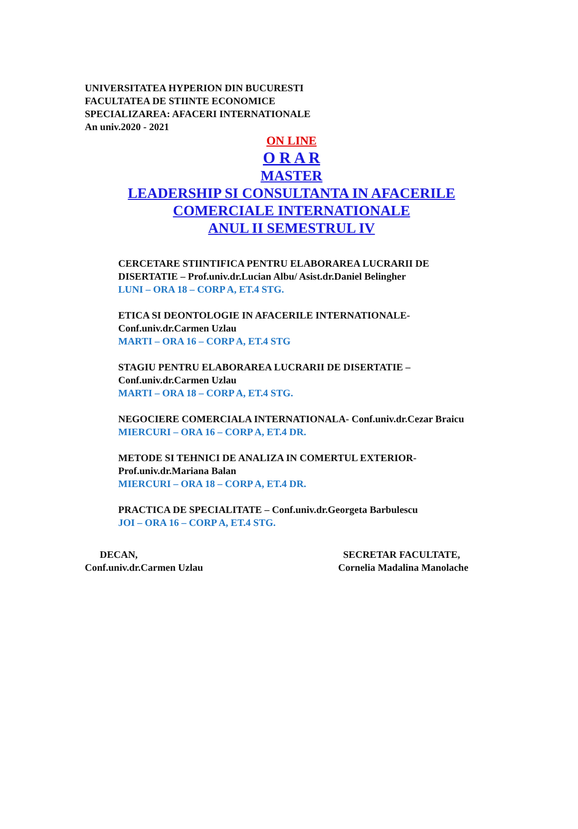UNIVERSITATEA HYPERION DIN BUCURESTI
FACULTATEA DE STIINTE ECONOMICE
SPECIALIZAREA: AFACERI INTERNATIONALE
An univ.2020 - 2021
ON LINE
O R A R
MASTER
LEADERSHIP SI CONSULTANTA IN AFACERILE
COMERCIALE INTERNATIONALE
ANUL II SEMESTRUL IV
CERCETARE STIINTIFICA PENTRU ELABORAREA LUCRARII DE DISERTATIE – Prof.univ.dr.Lucian Albu/ Asist.dr.Daniel Belingher
LUNI – ORA 18 – CORP A, ET.4 STG.
ETICA SI DEONTOLOGIE IN AFACERILE INTERNATIONALE-Conf.univ.dr.Carmen Uzlau
MARTI – ORA 16 – CORP A, ET.4 STG
STAGIU PENTRU ELABORAREA LUCRARII DE DISERTATIE – Conf.univ.dr.Carmen Uzlau
MARTI – ORA 18 – CORP A, ET.4 STG.
NEGOCIERE COMERCIALA INTERNATIONALA- Conf.univ.dr.Cezar Braicu
MIERCURI – ORA 16 – CORP A, ET.4 DR.
METODE SI TEHNICI DE ANALIZA IN COMERTUL EXTERIOR-Prof.univ.dr.Mariana Balan
MIERCURI – ORA 18 – CORP A, ET.4 DR.
PRACTICA DE SPECIALITATE – Conf.univ.dr.Georgeta Barbulescu
JOI – ORA 16 – CORP A, ET.4 STG.
DECAN,
Conf.univ.dr.Carmen Uzlau
SECRETAR FACULTATE,
Cornelia Madalina Manolache